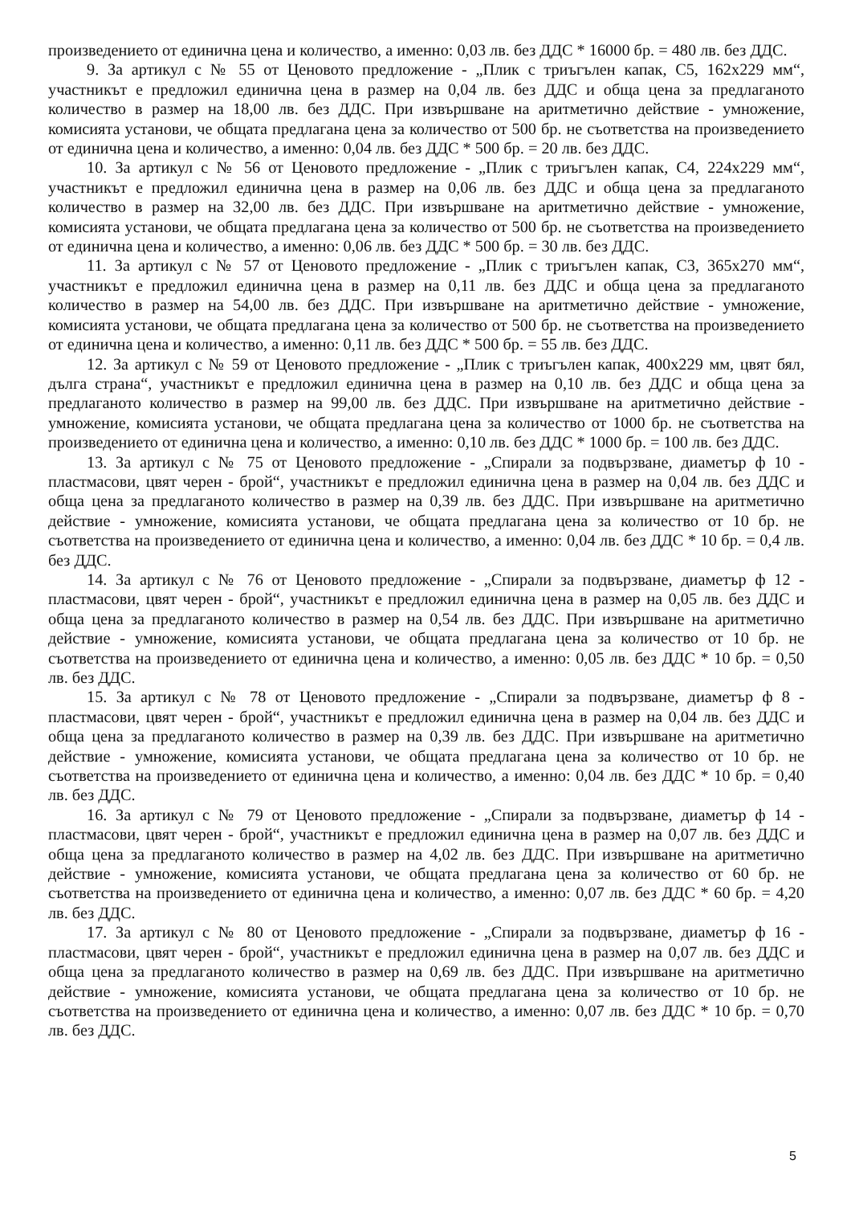произведението от единична цена и количество, а именно: 0,03 лв. без ДДС * 16000 бр. = 480 лв. без ДДС.
9. За артикул с № 55 от Ценовото предложение - „Плик с триъгълен капак, С5, 162х229 мм“, участникът е предложил единична цена в размер на 0,04 лв. без ДДС и обща цена за предлаганото количество в размер на 18,00 лв. без ДДС. При извършване на аритметично действие - умножение, комисията установи, че общата предлагана цена за количество от 500 бр. не съответства на произведението от единична цена и количество, а именно: 0,04 лв. без ДДС * 500 бр. = 20 лв. без ДДС.
10. За артикул с № 56 от Ценовото предложение - „Плик с триъгълен капак, С4, 224х229 мм“, участникът е предложил единична цена в размер на 0,06 лв. без ДДС и обща цена за предлаганото количество в размер на 32,00 лв. без ДДС. При извършване на аритметично действие - умножение, комисията установи, че общата предлагана цена за количество от 500 бр. не съответства на произведението от единична цена и количество, а именно: 0,06 лв. без ДДС * 500 бр. = 30 лв. без ДДС.
11. За артикул с № 57 от Ценовото предложение - „Плик с триъгълен капак, С3, 365х270 мм“, участникът е предложил единична цена в размер на 0,11 лв. без ДДС и обща цена за предлаганото количество в размер на 54,00 лв. без ДДС. При извършване на аритметично действие - умножение, комисията установи, че общата предлагана цена за количество от 500 бр. не съответства на произведението от единична цена и количество, а именно: 0,11 лв. без ДДС * 500 бр. = 55 лв. без ДДС.
12. За артикул с № 59 от Ценовото предложение - „Плик с триъгълен капак, 400х229 мм, цвят бял, дълга страна“, участникът е предложил единична цена в размер на 0,10 лв. без ДДС и обща цена за предлаганото количество в размер на 99,00 лв. без ДДС. При извършване на аритметично действие - умножение, комисията установи, че общата предлагана цена за количество от 1000 бр. не съответства на произведението от единична цена и количество, а именно: 0,10 лв. без ДДС * 1000 бр. = 100 лв. без ДДС.
13. За артикул с № 75 от Ценовото предложение - „Спирали за подвързване, диаметър ф 10 - пластмасови, цвят черен - брой“, участникът е предложил единична цена в размер на 0,04 лв. без ДДС и обща цена за предлаганото количество в размер на 0,39 лв. без ДДС. При извършване на аритметично действие - умножение, комисията установи, че общата предлагана цена за количество от 10 бр. не съответства на произведението от единична цена и количество, а именно: 0,04 лв. без ДДС * 10 бр. = 0,4 лв. без ДДС.
14. За артикул с № 76 от Ценовото предложение - „Спирали за подвързване, диаметър ф 12 - пластмасови, цвят черен - брой“, участникът е предложил единична цена в размер на 0,05 лв. без ДДС и обща цена за предлаганото количество в размер на 0,54 лв. без ДДС. При извършване на аритметично действие - умножение, комисията установи, че общата предлагана цена за количество от 10 бр. не съответства на произведението от единична цена и количество, а именно: 0,05 лв. без ДДС * 10 бр. = 0,50 лв. без ДДС.
15. За артикул с № 78 от Ценовото предложение - „Спирали за подвързване, диаметър ф 8 - пластмасови, цвят черен - брой“, участникът е предложил единична цена в размер на 0,04 лв. без ДДС и обща цена за предлаганото количество в размер на 0,39 лв. без ДДС. При извършване на аритметично действие - умножение, комисията установи, че общата предлагана цена за количество от 10 бр. не съответства на произведението от единична цена и количество, а именно: 0,04 лв. без ДДС * 10 бр. = 0,40 лв. без ДДС.
16. За артикул с № 79 от Ценовото предложение - „Спирали за подвързване, диаметър ф 14 - пластмасови, цвят черен - брой“, участникът е предложил единична цена в размер на 0,07 лв. без ДДС и обща цена за предлаганото количество в размер на 4,02 лв. без ДДС. При извършване на аритметично действие - умножение, комисията установи, че общата предлагана цена за количество от 60 бр. не съответства на произведението от единична цена и количество, а именно: 0,07 лв. без ДДС * 60 бр. = 4,20 лв. без ДДС.
17. За артикул с № 80 от Ценовото предложение - „Спирали за подвързване, диаметър ф 16 - пластмасови, цвят черен - брой“, участникът е предложил единична цена в размер на 0,07 лв. без ДДС и обща цена за предлаганото количество в размер на 0,69 лв. без ДДС. При извършване на аритметично действие - умножение, комисията установи, че общата предлагана цена за количество от 10 бр. не съответства на произведението от единична цена и количество, а именно: 0,07 лв. без ДДС * 10 бр. = 0,70 лв. без ДДС.
5